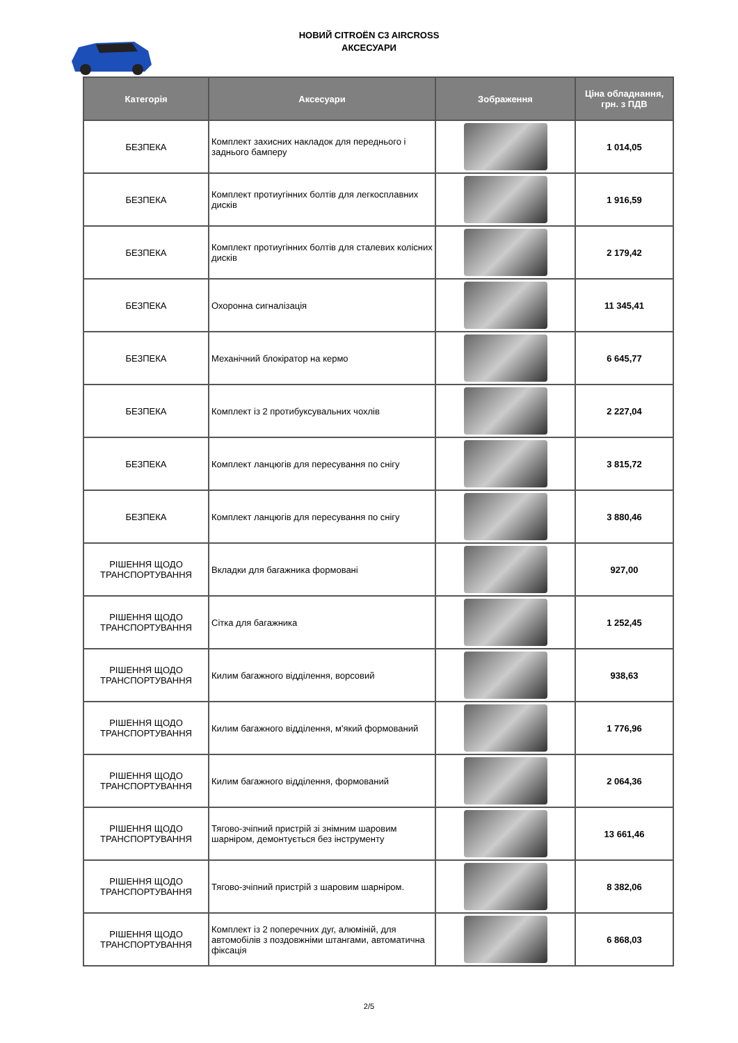НОВИЙ CITROËN C3 AIRCROSS
АКСЕСУАРИ
| Категорія | Аксесуари | Зображення | Ціна обладнання, грн. з ПДВ |
| --- | --- | --- | --- |
| БЕЗПЕКА | Комплект захисних накладок для переднього і заднього бамперу | | 1 014,05 |
| БЕЗПЕКА | Комплект протиугінних болтів для легкосплавних дисків | | 1 916,59 |
| БЕЗПЕКА | Комплект протиугінних болтів для сталевих колісних дисків | | 2 179,42 |
| БЕЗПЕКА | Охоронна сигналізація | | 11 345,41 |
| БЕЗПЕКА | Механічний блокіратор на кермо | | 6 645,77 |
| БЕЗПЕКА | Комплект із 2 протибуксувальних чохлів | | 2 227,04 |
| БЕЗПЕКА | Комплект ланцюгів для пересування по снігу | | 3 815,72 |
| БЕЗПЕКА | Комплект ланцюгів для пересування по снігу | | 3 880,46 |
| РІШЕННЯ ЩОДО ТРАНСПОРТУВАННЯ | Вкладки для багажника формовані | | 927,00 |
| РІШЕННЯ ЩОДО ТРАНСПОРТУВАННЯ | Сітка для багажника | | 1 252,45 |
| РІШЕННЯ ЩОДО ТРАНСПОРТУВАННЯ | Килим багажного відділення, ворсовий | | 938,63 |
| РІШЕННЯ ЩОДО ТРАНСПОРТУВАННЯ | Килим багажного відділення, м'який формований | | 1 776,96 |
| РІШЕННЯ ЩОДО ТРАНСПОРТУВАННЯ | Килим багажного відділення, формований | | 2 064,36 |
| РІШЕННЯ ЩОДО ТРАНСПОРТУВАННЯ | Тягово-зчіпний пристрій зі знімним шаровим шарніром, демонтується без інструменту | | 13 661,46 |
| РІШЕННЯ ЩОДО ТРАНСПОРТУВАННЯ | Тягово-зчіпний пристрій з шаровим шарніром. | | 8 382,06 |
| РІШЕННЯ ЩОДО ТРАНСПОРТУВАННЯ | Комплект із 2 поперечних дуг, алюміній, для автомобілів з поздовжніми штангами, автоматична фіксація | | 6 868,03 |
2/5